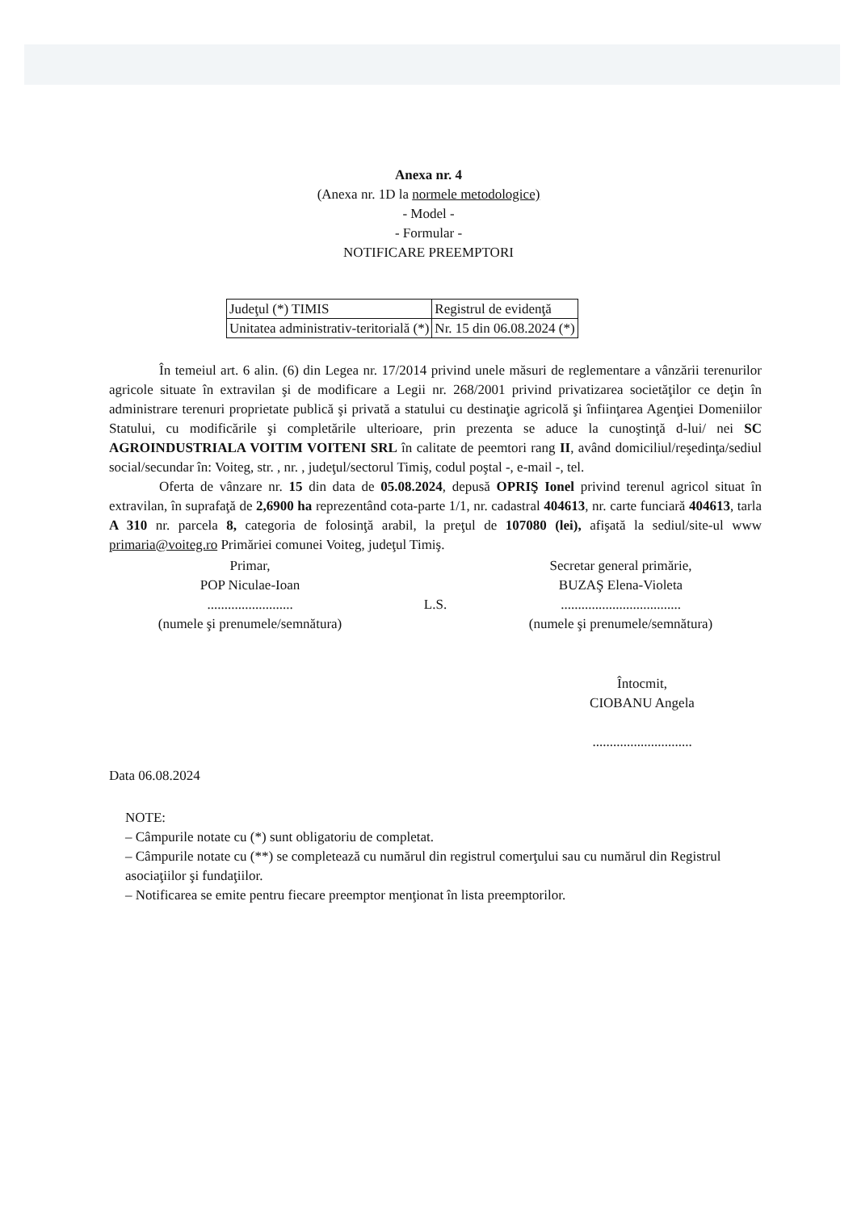Anexa nr. 4
(Anexa nr. 1D la normele metodologice)
- Model -
- Formular -
NOTIFICARE PREEMPTORI
| Judeţul (*) TIMIS | Registrul de evidenţă |
| Unitatea administrativ-teritorială (*) | Nr. 15 din 06.08.2024 (*) |
În temeiul art. 6 alin. (6) din Legea nr. 17/2014 privind unele măsuri de reglementare a vânzării terenurilor agricole situate în extravilan şi de modificare a Legii nr. 268/2001 privind privatizarea societăţilor ce deţin în administrare terenuri proprietate publică şi privată a statului cu destinaţie agricolă şi înfiinţarea Agenţiei Domeniilor Statului, cu modificările şi completările ulterioare, prin prezenta se aduce la cunoştinţă d-lui/ nei SC AGROINDUSTRIALA VOITIM VOITENI SRL în calitate de peemtori rang II, având domiciliul/reşedinţa/sediul social/secundar în: Voiteg, str. , nr. , judeţul/sectorul Timiş, codul poştal -, e-mail -, tel.
Oferta de vânzare nr. 15 din data de 05.08.2024, depusă OPRIŞ Ionel privind terenul agricol situat în extravilan, în suprafaţă de 2,6900 ha reprezentând cota-parte 1/1, nr. cadastral 404613, nr. carte funciară 404613, tarla A 310 nr. parcela 8, categoria de folosinţă arabil, la preţul de 107080 (lei), afişată la sediul/site-ul www primaria@voiteg.ro Primăriei comunei Voiteg, judeţul Timiş.
Primar,
POP Niculae-Ioan
.........................
(numele şi prenumele/semnătura)
L.S. Secretar general primărie,
BUZAŞ Elena-Violeta
...................................
(numele şi prenumele/semnătura)
Întocmit,
CIOBANU Angela
.............................
Data 06.08.2024
NOTE:
– Câmpurile notate cu (*) sunt obligatoriu de completat.
– Câmpurile notate cu (**) se completează cu numărul din registrul comerţului sau cu numărul din Registrul asociaţiilor şi fundaţiilor.
– Notificarea se emite pentru fiecare preemptor menţionat în lista preemptorilor.